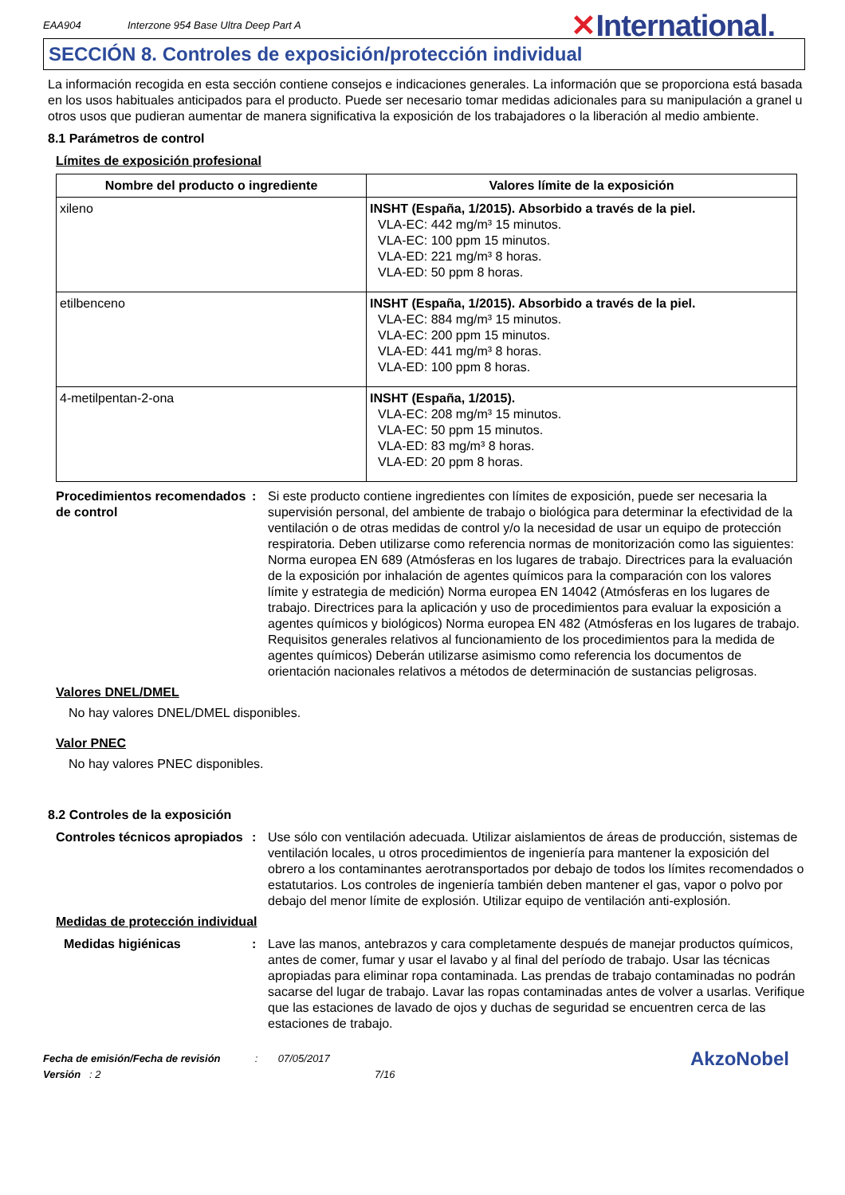EAA904
Interzone 954 Base Ultra Deep Part A
✕International.
SECCIÓN 8. Controles de exposición/protección individual
La información recogida en esta sección contiene consejos e indicaciones generales. La información que se proporciona está basada en los usos habituales anticipados para el producto. Puede ser necesario tomar medidas adicionales para su manipulación a granel u otros usos que pudieran aumentar de manera significativa la exposición de los trabajadores o la liberación al medio ambiente.
8.1 Parámetros de control
Límites de exposición profesional
| Nombre del producto o ingrediente | Valores límite de la exposición |
| --- | --- |
| xileno | INSHT (España, 1/2015). Absorbido a través de la piel. VLA-EC: 442 mg/m³ 15 minutos. VLA-EC: 100 ppm 15 minutos. VLA-ED: 221 mg/m³ 8 horas. VLA-ED: 50 ppm 8 horas. |
| etilbenceno | INSHT (España, 1/2015). Absorbido a través de la piel. VLA-EC: 884 mg/m³ 15 minutos. VLA-EC: 200 ppm 15 minutos. VLA-ED: 441 mg/m³ 8 horas. VLA-ED: 100 ppm 8 horas. |
| 4-metilpentan-2-ona | INSHT (España, 1/2015). VLA-EC: 208 mg/m³ 15 minutos. VLA-EC: 50 ppm 15 minutos. VLA-ED: 83 mg/m³ 8 horas. VLA-ED: 20 ppm 8 horas. |
Procedimientos recomendados de control
: Si este producto contiene ingredientes con límites de exposición, puede ser necesaria la supervisión personal, del ambiente de trabajo o biológica para determinar la efectividad de la ventilación o de otras medidas de control y/o la necesidad de usar un equipo de protección respiratoria. Deben utilizarse como referencia normas de monitorización como las siguientes: Norma europea EN 689 (Atmósferas en los lugares de trabajo. Directrices para la evaluación de la exposición por inhalación de agentes químicos para la comparación con los valores límite y estrategia de medición) Norma europea EN 14042 (Atmósferas en los lugares de trabajo. Directrices para la aplicación y uso de procedimientos para evaluar la exposición a agentes químicos y biológicos) Norma europea EN 482 (Atmósferas en los lugares de trabajo. Requisitos generales relativos al funcionamiento de los procedimientos para la medida de agentes químicos) Deberán utilizarse asimismo como referencia los documentos de orientación nacionales relativos a métodos de determinación de sustancias peligrosas.
Valores DNEL/DMEL
No hay valores DNEL/DMEL disponibles.
Valor PNEC
No hay valores PNEC disponibles.
8.2 Controles de la exposición
Controles técnicos apropiados
: Use sólo con ventilación adecuada. Utilizar aislamientos de áreas de producción, sistemas de ventilación locales, u otros procedimientos de ingeniería para mantener la exposición del obrero a los contaminantes aerotransportados por debajo de todos los límites recomendados o estatutarios. Los controles de ingeniería también deben mantener el gas, vapor o polvo por debajo del menor límite de explosión. Utilizar equipo de ventilación anti-explosión.
Medidas de protección individual
Medidas higiénicas : Lave las manos, antebrazos y cara completamente después de manejar productos químicos, antes de comer, fumar y usar el lavabo y al final del período de trabajo. Usar las técnicas apropiadas para eliminar ropa contaminada. Las prendas de trabajo contaminadas no podrán sacarse del lugar de trabajo. Lavar las ropas contaminadas antes de volver a usarlas. Verifique que las estaciones de lavado de ojos y duchas de seguridad se encuentren cerca de las estaciones de trabajo.
Fecha de emisión/Fecha de revisión : 07/05/2017
Versión : 2 7/16
AkzoNobel